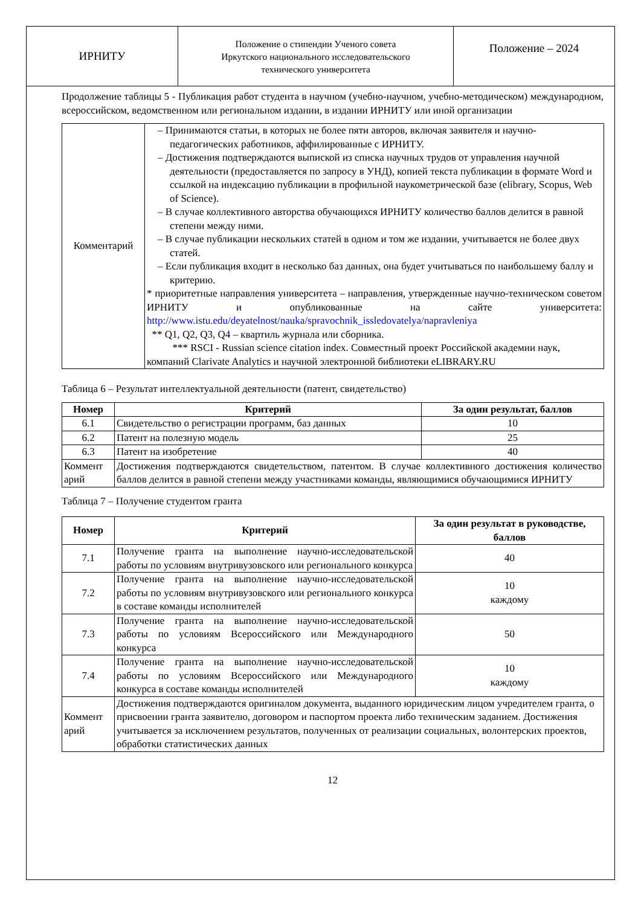ИРНИТУ
Положение о стипендии Ученого совета
Иркутского национального исследовательского
технического университета
Положение – 2024
Продолжение таблицы 5 - Публикация работ студента в научном (учебно-научном, учебно-методическом) международном, всероссийском, ведомственном или региональном издании, в издании ИРНИТУ или иной организации
| Комментарий | – Принимаются статьи, в которых не более пяти авторов, включая заявителя и научно-педагогических работников, аффилированные с ИРНИТУ. – Достижения подтверждаются выпиской из списка научных трудов от управления научной деятельности (предоставляется по запросу в УНД), копией текста публикации в формате Word и ссылкой на индексацию публикации в профильной наукометрической базе (elibrary, Scopus, Web of Science). – В случае коллективного авторства обучающихся ИРНИТУ количество баллов делится в равной степени между ними. – В случае публикации нескольких статей в одном и том же издании, учитывается не более двух статей. – Если публикация входит в несколько баз данных, она будет учитываться по наибольшему баллу и критерию. * приоритетные направления университета – направления, утвержденные научно-техническом советом ИРНИТУ и опубликованные на сайте университета: http://www.istu.edu/deyatelnost/nauka/spravochnik_issledovatelya/napravleniya ** Q1, Q2, Q3, Q4 – квартиль журнала или сборника. *** RSCI - Russian science citation index. Совместный проект Российской академии наук, компаний Clarivate Analytics и научной электронной библиотеки eLIBRARY.RU |
Таблица 6 – Результат интеллектуальной деятельности (патент, свидетельство)
| Номер | Критерий | За один результат, баллов |
| --- | --- | --- |
| 6.1 | Свидетельство о регистрации программ, баз данных | 10 |
| 6.2 | Патент на полезную модель | 25 |
| 6.3 | Патент на изобретение | 40 |
| Коммент арий | Достижения подтверждаются свидетельством, патентом. В случае коллективного достижения количество баллов делится в равной степени между участниками команды, являющимися обучающимися ИРНИТУ | |
Таблица 7 – Получение студентом гранта
| Номер | Критерий | За один результат в руководстве, баллов |
| --- | --- | --- |
| 7.1 | Получение гранта на выполнение научно-исследовательской работы по условиям внутривузовского или регионального конкурса | 40 |
| 7.2 | Получение гранта на выполнение научно-исследовательской работы по условиям внутривузовского или регионального конкурса в составе команды исполнителей | 10 каждому |
| 7.3 | Получение гранта на выполнение научно-исследовательской работы по условиям Всероссийского или Международного конкурса | 50 |
| 7.4 | Получение гранта на выполнение научно-исследовательской работы по условиям Всероссийского или Международного конкурса в составе команды исполнителей | 10 каждому |
| Коммент арий | Достижения подтверждаются оригиналом документа, выданного юридическим лицом учредителем гранта, о присвоении гранта заявителю, договором и паспортом проекта либо техническим заданием. Достижения учитывается за исключением результатов, полученных от реализации социальных, волонтерских проектов, обработки статистических данных | |
12